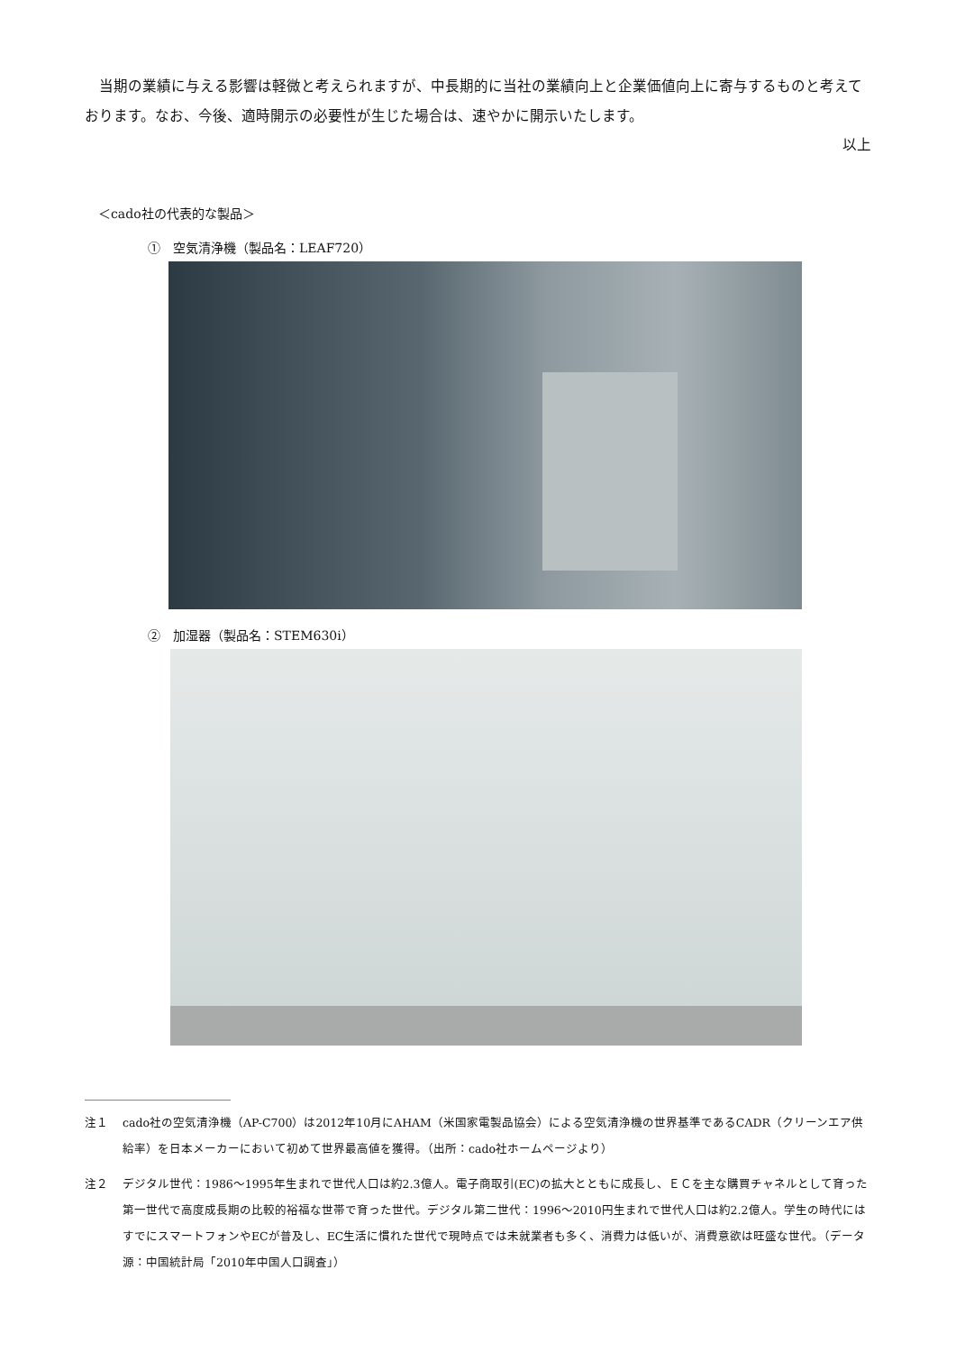当期の業績に与える影響は軽微と考えられますが、中長期的に当社の業績向上と企業価値向上に寄与するものと考えております。なお、今後、適時開示の必要性が生じた場合は、速やかに開示いたします。
以上
＜cado社の代表的な製品＞
①　空気清浄機（製品名：LEAF720）
②　加湿器（製品名：STEM630i）
注１ cado社の空気清浄機（AP-C700）は2012年10月にAHAM（米国家電製品協会）による空気清浄機の世界基準であるCADR（クリーンエア供給率）を日本メーカーにおいて初めて世界最高値を獲得。（出所：cado社ホームページより）
注２ デジタル世代：1986～1995年生まれで世代人口は約2.3億人。電子商取引(EC)の拡大とともに成長し、ＥＣを主な購買チャネルとして育った第一世代で高度成長期の比較的裕福な世帯で育った世代。デジタル第二世代：1996～2010円生まれで世代人口は約2.2億人。学生の時代にはすでにスマートフォンやECが普及し、EC生活に慣れた世代で現時点では未就業者も多く、消費力は低いが、消費意欲は旺盛な世代。（データ源：中国統計局「2010年中国人口調査」）